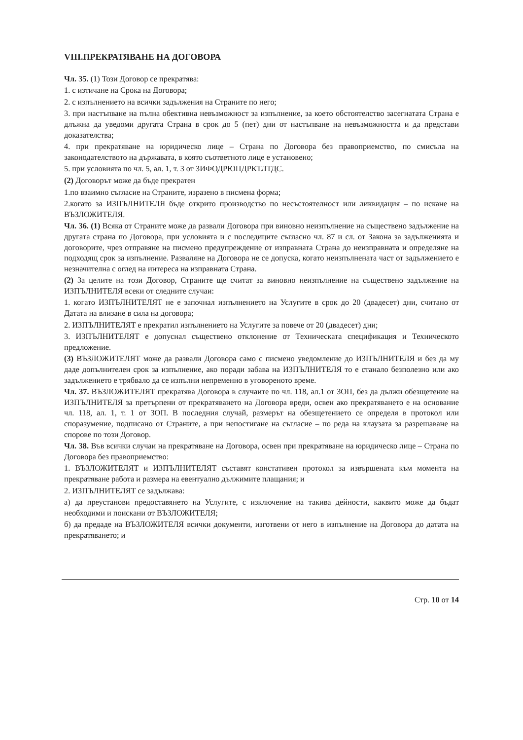VIII.ПРЕКРАТЯВАНЕ НА ДОГОВОРА
Чл. 35. (1) Този Договор се прекратява:
1. с изтичане на Срока на Договора;
2. с изпълнението на всички задължения на Страните по него;
3. при настъпване на пълна обективна невъзможност за изпълнение, за което обстоятелство засегнатата Страна е длъжна да уведоми другата Страна в срок до 5 (пет) дни от настъпване на невъзможността и да представи доказателства;
4. при прекратяване на юридическо лице – Страна по Договора без правоприемство, по смисъла на законодателството на държавата, в която съответното лице е установено;
5. при условията по чл. 5, ал. 1, т. 3 от ЗИФОДРЮПДРКТЛТДС.
(2) Договорът може да бъде прекратен
1.по взаимно съгласие на Страните, изразено в писмена форма;
2.когато за ИЗПЪЛНИТЕЛЯ бъде открито производство по несъстоятелност или ликвидация – по искане на ВЪЗЛОЖИТЕЛЯ.
Чл. 36. (1) Всяка от Страните може да развали Договора при виновно неизпълнение на съществено задължение на другата страна по Договора, при условията и с последиците съгласно чл. 87 и сл. от Закона за задълженията и договорите, чрез отправяне на писмено предупреждение от изправната Страна до неизправната и определяне на подходящ срок за изпълнение. Разваляне на Договора не се допуска, когато неизпълнената част от задължението е незначителна с оглед на интереса на изправната Страна.
(2) За целите на този Договор, Страните ще считат за виновно неизпълнение на съществено задължение на ИЗПЪЛНИТЕЛЯ всеки от следните случаи:
1. когато ИЗПЪЛНИТЕЛЯТ не е започнал изпълнението на Услугите в срок до 20 (двадесет) дни, считано от Датата на влизане в сила на договора;
2. ИЗПЪЛНИТЕЛЯТ е прекратил изпълнението на Услугите за повече от 20 (двадесет) дни;
3. ИЗПЪЛНИТЕЛЯТ е допуснал съществено отклонение от Техническата спецификация и Техническото предложение.
(3) ВЪЗЛОЖИТЕЛЯТ може да развали Договора само с писмено уведомление до ИЗПЪЛНИТЕЛЯ и без да му даде допълнителен срок за изпълнение, ако поради забава на ИЗПЪЛНИТЕЛЯ то е станало безполезно или ако задължението е трябвало да се изпълни непременно в уговореното време.
Чл. 37. ВЪЗЛОЖИТЕЛЯТ прекратява Договора в случаите по чл. 118, ал.1 от ЗОП, без да дължи обезщетение на ИЗПЪЛНИТЕЛЯ за претърпени от прекратяването на Договора вреди, освен ако прекратяването е на основание чл. 118, ал. 1, т. 1 от ЗОП. В последния случай, размерът на обезщетението се определя в протокол или споразумение, подписано от Страните, а при непостигане на съгласие – по реда на клаузата за разрешаване на спорове по този Договор.
Чл. 38. Във всички случаи на прекратяване на Договора, освен при прекратяване на юридическо лице – Страна по Договора без правоприемство:
1. ВЪЗЛОЖИТЕЛЯТ и ИЗПЪЛНИТЕЛЯТ съставят констативен протокол за извършената към момента на прекратяване работа и размера на евентуално дължимите плащания; и
2. ИЗПЪЛНИТЕЛЯТ се задължава:
а) да преустанови предоставянето на Услугите, с изключение на такива дейности, каквито може да бъдат необходими и поискани от ВЪЗЛОЖИТЕЛЯ;
б) да предаде на ВЪЗЛОЖИТЕЛЯ всички документи, изготвени от него в изпълнение на Договора до датата на прекратяването; и
Стр. 10 от 14